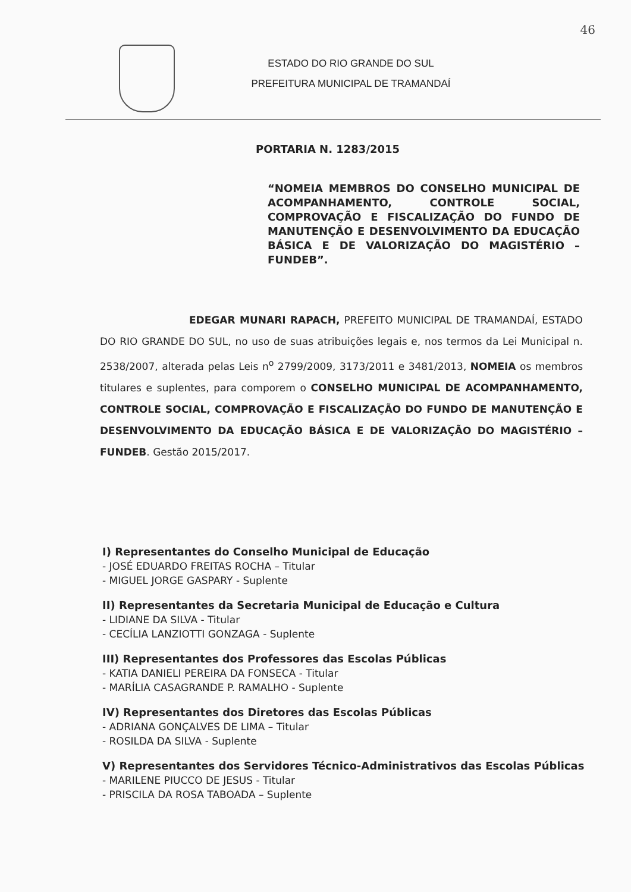46
ESTADO DO RIO GRANDE DO SUL
PREFEITURA MUNICIPAL DE TRAMANDAÍ
PORTARIA N. 1283/2015
“NOMEIA MEMBROS DO CONSELHO MUNICIPAL DE ACOMPANHAMENTO, CONTROLE SOCIAL, COMPROVAÇÃO E FISCALIZAÇÃO DO FUNDO DE MANUTENÇÃO E DESENVOLVIMENTO DA EDUCAÇÃO BÁSICA E DE VALORIZAÇÃO DO MAGISTÉRIO – FUNDEB”.
EDEGAR MUNARI RAPACH, PREFEITO MUNICIPAL DE TRAMANDAÍ, ESTADO DO RIO GRANDE DO SUL, no uso de suas atribuições legais e, nos termos da Lei Municipal n. 2538/2007, alterada pelas Leis n<sup>o</sup> 2799/2009, 3173/2011 e 3481/2013, NOMEIA os membros titulares e suplentes, para comporem o CONSELHO MUNICIPAL DE ACOMPANHAMENTO, CONTROLE SOCIAL, COMPROVAÇÃO E FISCALIZAÇÃO DO FUNDO DE MANUTENÇÃO E DESENVOLVIMENTO DA EDUCAÇÃO BÁSICA E DE VALORIZAÇÃO DO MAGISTÉRIO – FUNDEB. Gestão 2015/2017.
I) Representantes do Conselho Municipal de Educação
- JOSÉ EDUARDO FREITAS ROCHA – Titular
- MIGUEL JORGE GASPARY - Suplente
II) Representantes da Secretaria Municipal de Educação e Cultura
- LIDIANE DA SILVA - Titular
- CECÍLIA LANZIOTTI GONZAGA - Suplente
III) Representantes dos Professores das Escolas Públicas
- KATIA DANIELI PEREIRA DA FONSECA - Titular
- MARÍLIA CASAGRANDE P. RAMALHO - Suplente
IV) Representantes dos Diretores das Escolas Públicas
- ADRIANA GONÇALVES DE LIMA – Titular
- ROSILDA DA SILVA - Suplente
V) Representantes dos Servidores Técnico-Administrativos das Escolas Públicas
- MARILENE PIUCCO DE JESUS - Titular
- PRISCILA DA ROSA TABOADA – Suplente